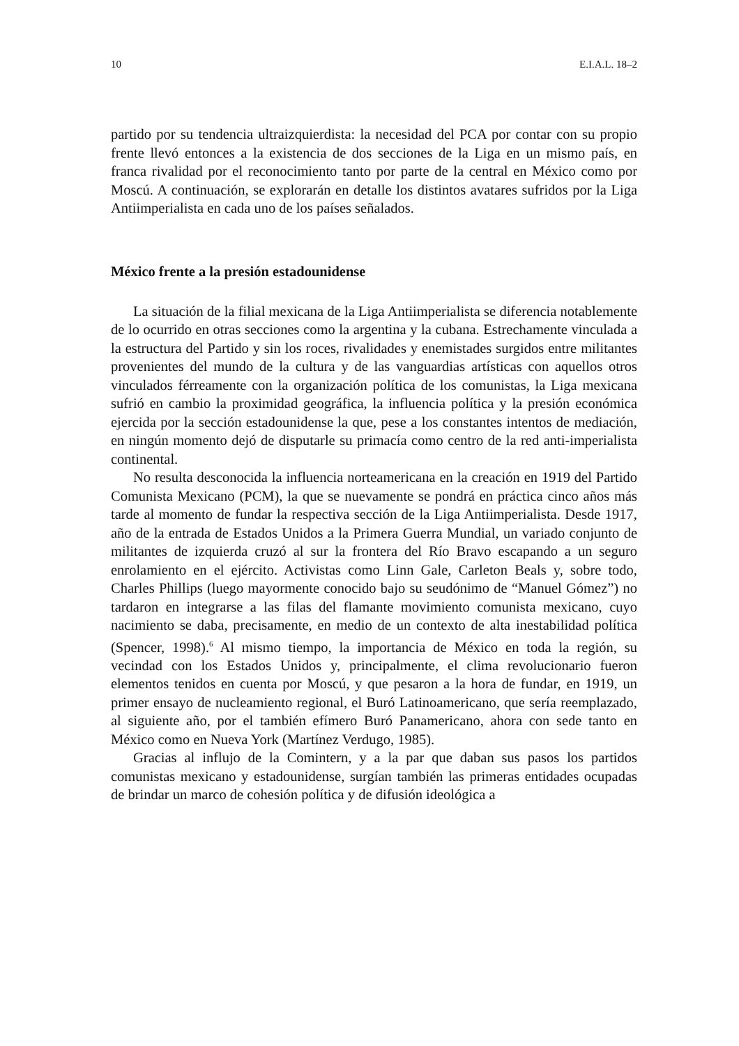10 E.I.A.L. 18–2
partido por su tendencia ultraizquierdista: la necesidad del PCA por contar con su propio frente llevó entonces a la existencia de dos secciones de la Liga en un mismo país, en franca rivalidad por el reconocimiento tanto por parte de la central en México como por Moscú. A continuación, se explorarán en detalle los distintos avatares sufridos por la Liga Antiimperialista en cada uno de los países señalados.
México frente a la presión estadounidense
La situación de la filial mexicana de la Liga Antiimperialista se diferencia notablemente de lo ocurrido en otras secciones como la argentina y la cubana. Estrechamente vinculada a la estructura del Partido y sin los roces, rivalidades y enemistades surgidos entre militantes provenientes del mundo de la cultura y de las vanguardias artísticas con aquellos otros vinculados férreamente con la organización política de los comunistas, la Liga mexicana sufrió en cambio la proximidad geográfica, la influencia política y la presión económica ejercida por la sección estadounidense la que, pese a los constantes intentos de mediación, en ningún momento dejó de disputarle su primacía como centro de la red anti-imperialista continental.
No resulta desconocida la influencia norteamericana en la creación en 1919 del Partido Comunista Mexicano (PCM), la que se nuevamente se pondrá en práctica cinco años más tarde al momento de fundar la respectiva sección de la Liga Antiimperialista. Desde 1917, año de la entrada de Estados Unidos a la Primera Guerra Mundial, un variado conjunto de militantes de izquierda cruzó al sur la frontera del Río Bravo escapando a un seguro enrolamiento en el ejército. Activistas como Linn Gale, Carleton Beals y, sobre todo, Charles Phillips (luego mayormente conocido bajo su seudónimo de “Manuel Gómez”) no tardaron en integrarse a las filas del flamante movimiento comunista mexicano, cuyo nacimiento se daba, precisamente, en medio de un contexto de alta inestabilidad política (Spencer, 1998).<sup>6</sup> Al mismo tiempo, la importancia de México en toda la región, su vecindad con los Estados Unidos y, principalmente, el clima revolucionario fueron elementos tenidos en cuenta por Moscú, y que pesaron a la hora de fundar, en 1919, un primer ensayo de nucleamiento regional, el Buró Latinoamericano, que sería reemplazado, al siguiente año, por el también efímero Buró Panamericano, ahora con sede tanto en México como en Nueva York (Martínez Verdugo, 1985).
Gracias al influjo de la Comintern, y a la par que daban sus pasos los partidos comunistas mexicano y estadounidense, surgían también las primeras entidades ocupadas de brindar un marco de cohesión política y de difusión ideológica a